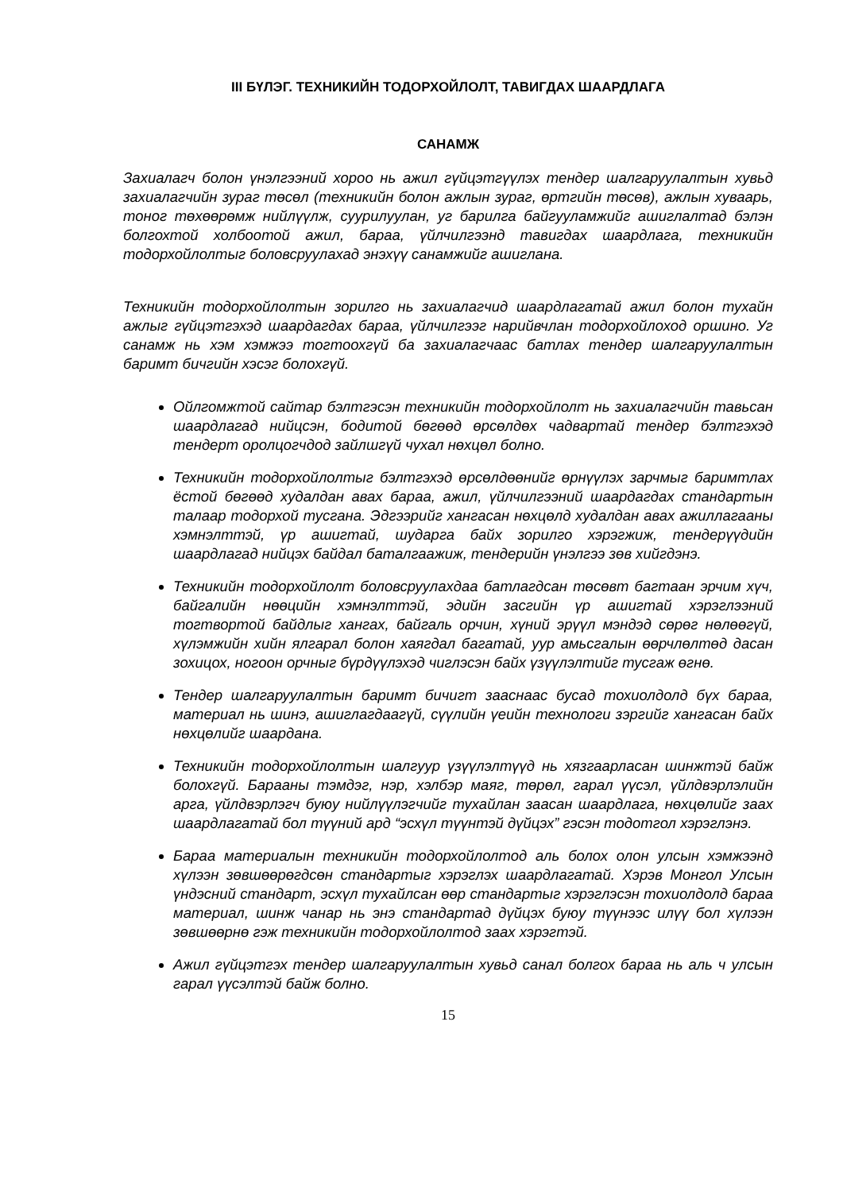III БҮЛЭГ. ТЕХНИКИЙН ТОДОРХОЙЛОЛТ, ТАВИГДАХ ШААРДЛАГА
САНАМЖ
Захиалагч болон үнэлгээний хороо нь ажил гүйцэтгүүлэх тендер шалгаруулалтын хувьд захиалагчийн зураг төсөл (техникийн болон ажлын зураг, өртгийн төсөв), ажлын хуваарь, тоног төхөөрөмж нийлүүлж, суурилуулан, уг барилга байгууламжийг ашиглалтад бэлэн болгохтой холбоотой ажил, бараа, үйлчилгээнд тавигдах шаардлага, техникийн тодорхойлолтыг боловсруулахад энэхүү санамжийг ашиглана.
Техникийн тодорхойлолтын зорилго нь захиалагчид шаардлагатай ажил болон тухайн ажлыг гүйцэтгэхэд шаардагдах бараа, үйлчилгээг нарийвчлан тодорхойлоход оршино. Уг санамж нь хэм хэмжээ тогтоохгүй ба захиалагчаас батлах тендер шалгаруулалтын баримт бичгийн хэсэг болохгүй.
Ойлгомжтой сайтар бэлтгэсэн техникийн тодорхойлолт нь захиалагчийн тавьсан шаардлагад нийцсэн, бодитой бөгөөд өрсөлдөх чадвартай тендер бэлтгэхэд тендерт оролцогчдод зайлшгүй чухал нөхцөл болно.
Техникийн тодорхойлолтыг бэлтгэхэд өрсөлдөөнийг өрнүүлэх зарчмыг баримтлах ёстой бөгөөд худалдан авах бараа, ажил, үйлчилгээний шаардагдах стандартын талаар тодорхой тусгана. Эдгээрийг хангасан нөхцөлд худалдан авах ажиллагааны хэмнэлттэй, үр ашигтай, шударга байх зорилго хэрэгжиж, тендерүүдийн шаардлагад нийцэх байдал баталгаажиж, тендерийн үнэлгээ зөв хийгдэнэ.
Техникийн тодорхойлолт боловсруулахдаа батлагдсан төсөвт багтаан эрчим хүч, байгалийн нөөцийн хэмнэлттэй, эдийн засгийн үр ашигтай хэрэглээний тогтвортой байдлыг хангах, байгаль орчин, хүний эрүүл мэндэд сөрөг нөлөөгүй, хүлэмжийн хийн ялгарал болон хаягдал багатай, уур амьсгалын өөрчлөлтөд дасан зохицох, ногоон орчныг бүрдүүлэхэд чиглэсэн байх үзүүлэлтийг тусгаж өгнө.
Тендер шалгаруулалтын баримт бичигт зааснаас бусад тохиолдолд бүх бараа, материал нь шинэ, ашиглагдаагүй, сүүлийн үеийн технологи зэргийг хангасан байх нөхцөлийг шаардана.
Техникийн тодорхойлолтын шалгуур үзүүлэлтүүд нь хязгаарласан шинжтэй байж болохгүй. Барааны тэмдэг, нэр, хэлбэр маяг, төрөл, гарал үүсэл, үйлдвэрлэлийн арга, үйлдвэрлэгч буюу нийлүүлэгчийг тухайлан заасан шаардлага, нөхцөлийг заах шаардлагатай бол түүний ард “эсхүл түүнтэй дүйцэх” гэсэн тодотгол хэрэглэнэ.
Бараа материалын техникийн тодорхойлолтод аль болох олон улсын хэмжээнд хүлээн зөвшөөрөгдсөн стандартыг хэрэглэх шаардлагатай. Хэрэв Монгол Улсын үндэсний стандарт, эсхүл тухайлсан өөр стандартыг хэрэглэсэн тохиолдолд бараа материал, шинж чанар нь энэ стандартад дүйцэх буюу түүнээс илүү бол хүлээн зөвшөөрнө гэж техникийн тодорхойлолтод заах хэрэгтэй.
Ажил гүйцэтгэх тендер шалгаруулалтын хувьд санал болгох бараа нь аль ч улсын гарал үүсэлтэй байж болно.
15